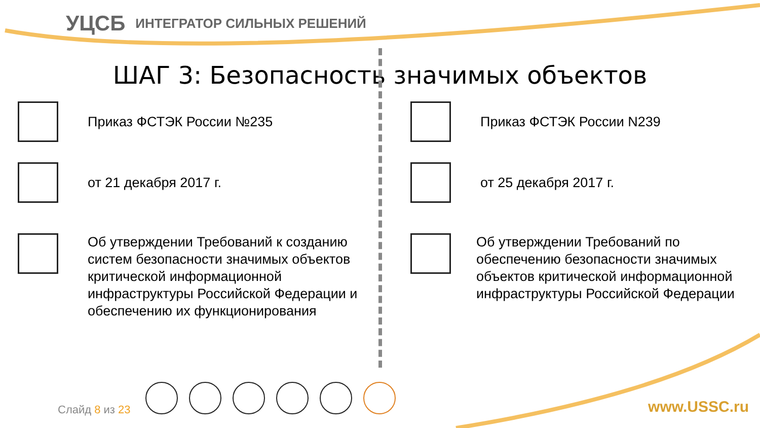УЦСБ
ИНТЕГРАТОР СИЛЬНЫХ РЕШЕНИЙ
ШАГ 3: Безопасность значимых объектов
Приказ ФСТЭК России №235
от 21 декабря 2017 г.
Об утверждении Требований к созданию систем безопасности значимых объектов критической информационной инфраструктуры Российской Федерации и обеспечению их функционирования
Приказ ФСТЭК России N239
от 25 декабря 2017 г.
Об утверждении Требований по обеспечению безопасности значимых объектов критической информационной инфраструктуры Российской Федерации
Слайд 8 из 23 www.USSC.ru